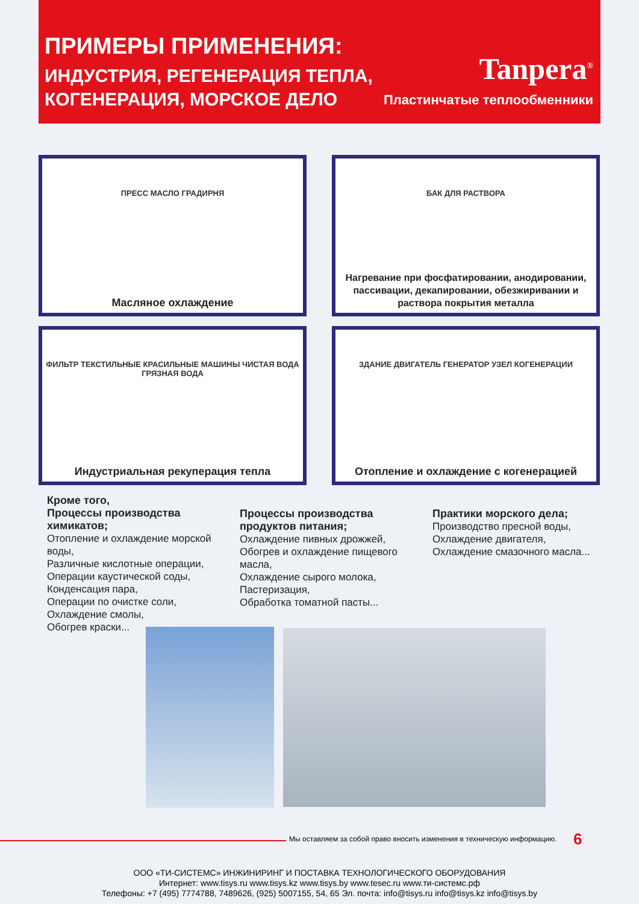ПРИМЕРЫ ПРИМЕНЕНИЯ:
ИНДУСТРИЯ, РЕГЕНЕРАЦИЯ ТЕПЛА,
КОГЕНЕРАЦИЯ, МОРСКОЕ ДЕЛО
Tanpera<sup>®</sup>
Пластинчатые теплообменники
ПРЕСС МАСЛО ГРАДИРНЯ
Масляное охлаждение
БАК ДЛЯ РАСТВОРА
Нагревание при фосфатировании, анодировании, пассивации, декапировании, обезжиривании и раствора покрытия металла
ФИЛЬТР ТЕКСТИЛЬНЫЕ КРАСИЛЬНЫЕ МАШИНЫ ЧИСТАЯ ВОДА ГРЯЗНАЯ ВОДА
Индустриальная рекуперация тепла
ЗДАНИЕ ДВИГАТЕЛЬ ГЕНЕРАТОР УЗЕЛ КОГЕНЕРАЦИИ
Отопление и охлаждение с когенерацией
Кроме того,
Процессы производства химикатов;
Отопление и охлаждение морской воды,
Различные кислотные операции,
Операции каустической соды,
Конденсация пара,
Операции по очистке соли,
Охлаждение смолы,
Обогрев краски...
Процессы производства продуктов питания;
Охлаждение пивных дрожжей,
Обогрев и охлаждение пищевого масла,
Охлаждение сырого молока,
Пастеризация,
Обработка томатной пасты...
Практики морского дела;
Производство пресной воды,
Охлаждение двигателя,
Охлаждение смазочного масла...
Мы оставляем за собой право вносить изменения в техническую информацию.
6
ООО «ТИ-СИСТЕМС» ИНЖИНИРИНГ И ПОСТАВКА ТЕХНОЛОГИЧЕСКОГО ОБОРУДОВАНИЯ
Интернет: www.tisys.ru www.tisys.kz www.tisys.by www.tesec.ru www.ти-системс.рф
Телефоны: +7 (495) 7774788, 7489626, (925) 5007155, 54, 65 Эл. почта: info@tisys.ru info@tisys.kz info@tisys.by